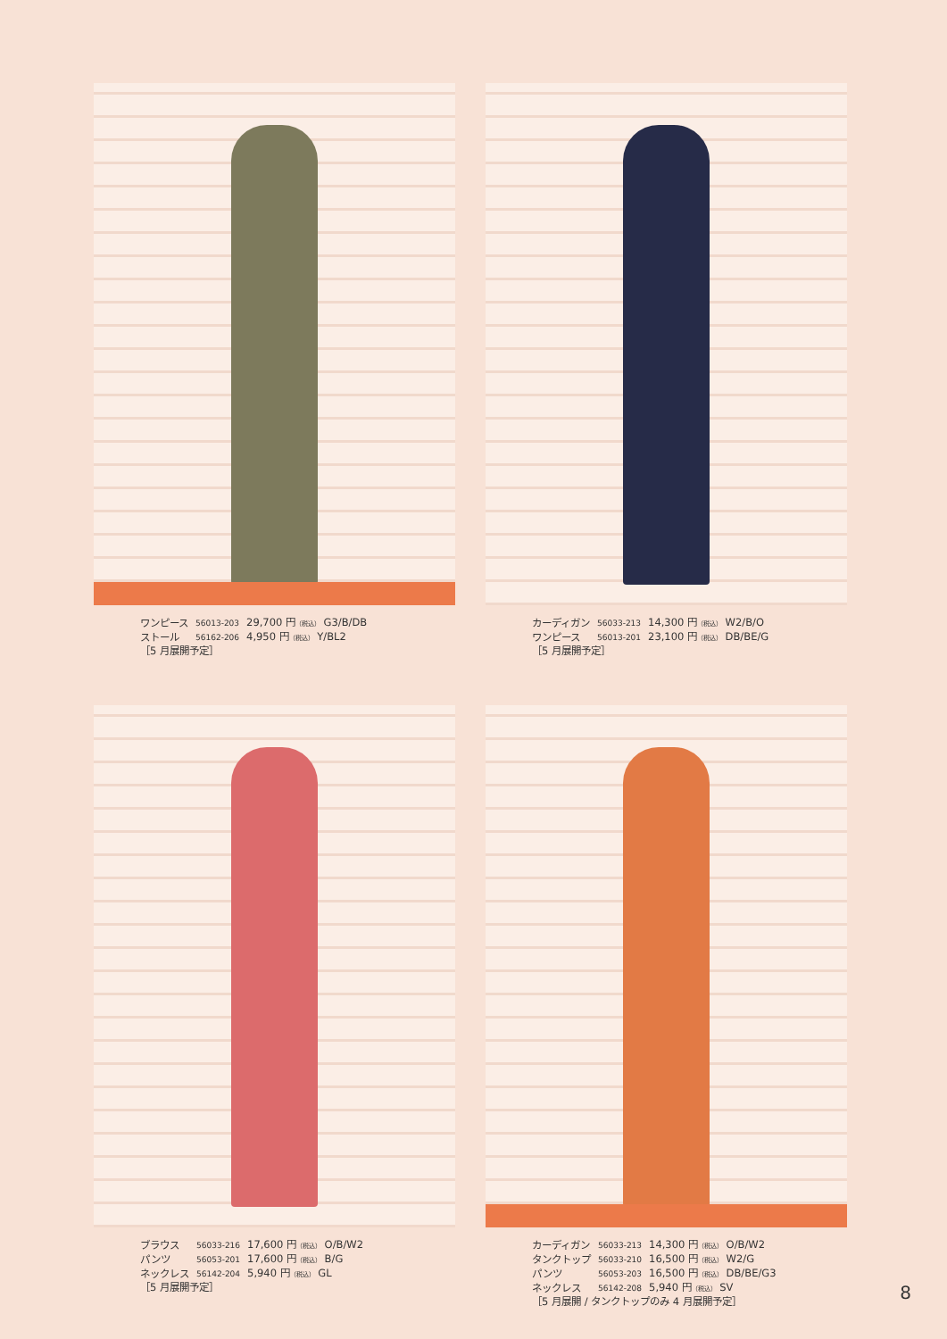| ワンピース | 56013-203 | 29,700 円 （税込） G3/B/DB |
| ストール | 56162-206 | 4,950 円 （税込） Y/BL2 |
［5 月展開予定］
| カーディガン | 56033-213 | 14,300 円 （税込） W2/B/O |
| ワンピース | 56013-201 | 23,100 円 （税込） DB/BE/G |
［5 月展開予定］
| ブラウス | 56033-216 | 17,600 円 （税込） O/B/W2 |
| パンツ | 56053-201 | 17,600 円 （税込） B/G |
| ネックレス | 56142-204 | 5,940 円 （税込） GL |
［5 月展開予定］
| カーディガン | 56033-213 | 14,300 円 （税込） O/B/W2 |
| タンクトップ | 56033-210 | 16,500 円 （税込） W2/G |
| パンツ | 56053-203 | 16,500 円 （税込） DB/BE/G3 |
| ネックレス | 56142-208 | 5,940 円 （税込） SV |
［5 月展開 / タンクトップのみ 4 月展開予定］
8